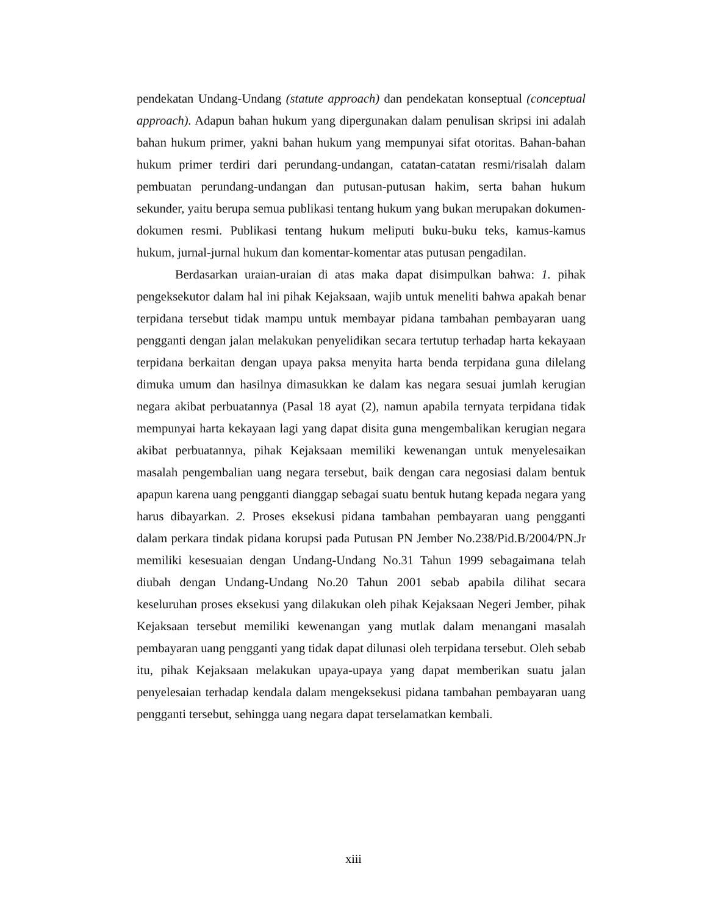pendekatan Undang-Undang (statute approach) dan pendekatan konseptual (conceptual approach). Adapun bahan hukum yang dipergunakan dalam penulisan skripsi ini adalah bahan hukum primer, yakni bahan hukum yang mempunyai sifat otoritas. Bahan-bahan hukum primer terdiri dari perundang-undangan, catatan-catatan resmi/risalah dalam pembuatan perundang-undangan dan putusan-putusan hakim, serta bahan hukum sekunder, yaitu berupa semua publikasi tentang hukum yang bukan merupakan dokumen-dokumen resmi. Publikasi tentang hukum meliputi buku-buku teks, kamus-kamus hukum, jurnal-jurnal hukum dan komentar-komentar atas putusan pengadilan.
Berdasarkan uraian-uraian di atas maka dapat disimpulkan bahwa: 1. pihak pengeksekutor dalam hal ini pihak Kejaksaan, wajib untuk meneliti bahwa apakah benar terpidana tersebut tidak mampu untuk membayar pidana tambahan pembayaran uang pengganti dengan jalan melakukan penyelidikan secara tertutup terhadap harta kekayaan terpidana berkaitan dengan upaya paksa menyita harta benda terpidana guna dilelang dimuka umum dan hasilnya dimasukkan ke dalam kas negara sesuai jumlah kerugian negara akibat perbuatannya (Pasal 18 ayat (2), namun apabila ternyata terpidana tidak mempunyai harta kekayaan lagi yang dapat disita guna mengembalikan kerugian negara akibat perbuatannya, pihak Kejaksaan memiliki kewenangan untuk menyelesaikan masalah pengembalian uang negara tersebut, baik dengan cara negosiasi dalam bentuk apapun karena uang pengganti dianggap sebagai suatu bentuk hutang kepada negara yang harus dibayarkan. 2. Proses eksekusi pidana tambahan pembayaran uang pengganti dalam perkara tindak pidana korupsi pada Putusan PN Jember No.238/Pid.B/2004/PN.Jr memiliki kesesuaian dengan Undang-Undang No.31 Tahun 1999 sebagaimana telah diubah dengan Undang-Undang No.20 Tahun 2001 sebab apabila dilihat secara keseluruhan proses eksekusi yang dilakukan oleh pihak Kejaksaan Negeri Jember, pihak Kejaksaan tersebut memiliki kewenangan yang mutlak dalam menangani masalah pembayaran uang pengganti yang tidak dapat dilunasi oleh terpidana tersebut. Oleh sebab itu, pihak Kejaksaan melakukan upaya-upaya yang dapat memberikan suatu jalan penyelesaian terhadap kendala dalam mengeksekusi pidana tambahan pembayaran uang pengganti tersebut, sehingga uang negara dapat terselamatkan kembali.
xiii